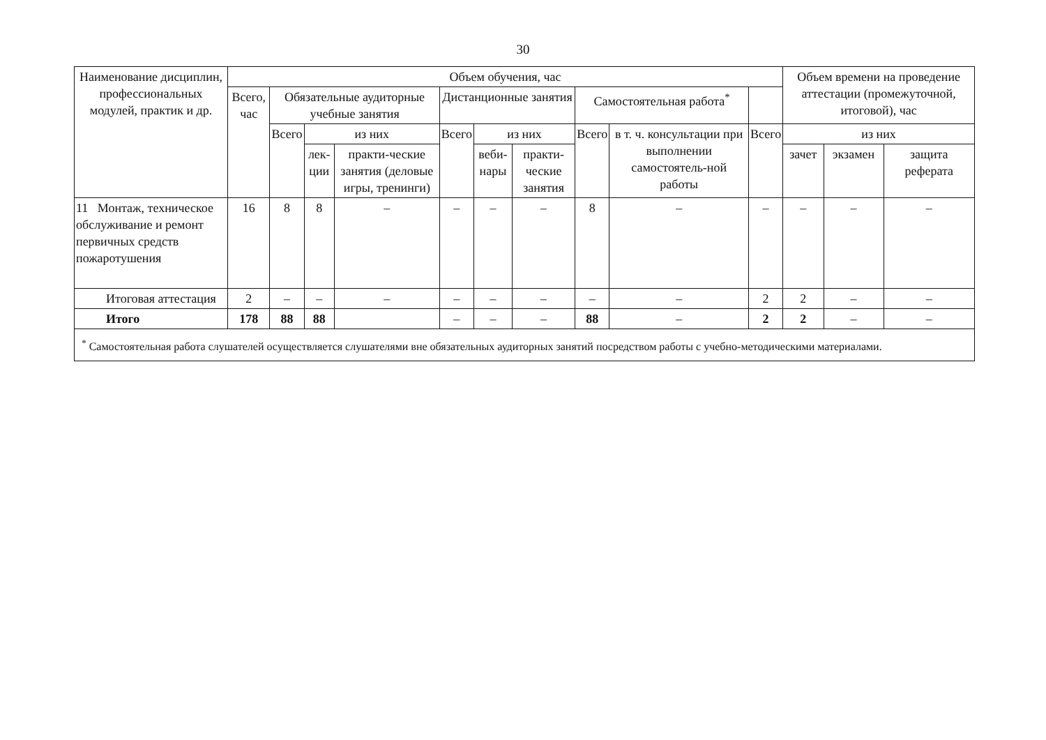30
| Наименование дисциплин, профессиональных модулей, практик и др. | Объем обучения, час | | | | | | | | | | Объем времени на проведение аттестации (промежуточной, итоговой), час | | |
| --- | --- | --- | --- | --- | --- | --- | --- | --- | --- | --- | --- | --- | --- |
| | Всего, час | Обязательные аудиторные учебные занятия | | | Дистанционные занятия | | | Самостоятельная работа<sup>*</sup> | | | | | |
| | | Всего | из них | | Всего | из них | | Всего | в т. ч. консультации при выполнении самостоятель-ной работы | Всего | из них | | |
| | | | лек-ции | практи-ческие занятия (деловые игры, тренинги) | | веби-нары | практи-ческие занятия | | | | зачет | экзамен | защита реферата |
| 11 Монтаж, техническое обслуживание и ремонт первичных средств пожаротушения | 16 | 8 | 8 | – | – | – | – | 8 | – | – | – | – | – |
| Итоговая аттестация | 2 | – | – | – | – | – | – | – | – | 2 | 2 | – | – |
| Итого | 178 | 88 | 88 | | – | – | – | 88 | – | 2 | 2 | – | – |
| <sup>*</sup> Самостоятельная работа слушателей осуществляется слушателями вне обязательных аудиторных занятий посредством работы с учебно-методическими материалами. | | | | | | | | | | | | | |